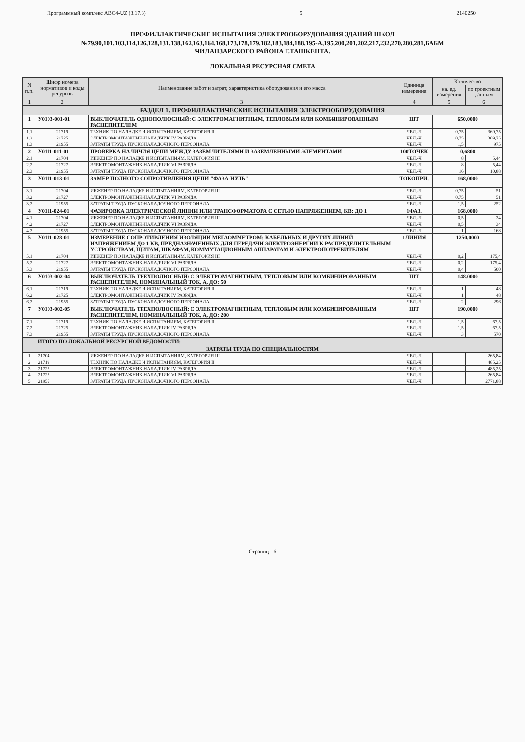Программный комплекс АВС4-UZ (3.17.3) 5 2140250
ПРОФИЛЛАКТИЧЕСКИЕ ИСПЫТАНИЯ ЭЛЕКТРООБОРУДОВАНИЯ ЗДАНИЙ ШКОЛ
№79,90,101,103,114,126,128,131,138,162,163,164,168,173,178,179,182,183,184,188,195-А,195,200,201,202,217,232,270,280,281,БАБМ
ЧИЛАНЗАРСКОГО РАЙОНА Г.ТАШКЕНТА.
ЛОКАЛЬНАЯ РЕСУРСНАЯ СМЕТА
| N п.п. | Шифр номера нормативов и коды ресурсов | Наименование работ и затрат, характеристика оборудования и его масса | Единица измерения | Количество | |
| --- | --- | --- | --- | --- | --- |
| | | | | на. ед. измерения | по проектным данным |
| 1 | 2 | 3 | 4 | 5 | 6 |
| РАЗДЕЛ 1. ПРОФИЛЛАКТИЧЕСКИЕ ИСПЫТАНИЯ ЭЛЕКТРООБОРУДОВАНИЯ | | | | | |
| 1 | У0103-001-01 | ВЫКЛЮЧАТЕЛЬ ОДНОПОЛЮСНЫЙ: С ЭЛЕКТРОМАГНИТНЫМ, ТЕПЛОВЫМ ИЛИ КОМБИНИРОВАННЫМ РАСЦЕПИТЕЛЕМ | ШТ | 650,0000 | |
| 1.1 | 21719 | ТЕХНИК ПО НАЛАДКЕ И ИСПЫТАНИЯМ, КАТЕГОРИЯ II | ЧЕЛ.-Ч | 0,75 | 369,75 |
| 1.2 | 21725 | ЭЛЕКТРОМОНТАЖНИК-НАЛАДЧИК IV РАЗРЯДА | ЧЕЛ.-Ч | 0,75 | 369,75 |
| 1.3 | 21955 | ЗАТРАТЫ ТРУДА ПУСКОНАЛАДОЧНОГО ПЕРСОНАЛА | ЧЕЛ.-Ч | 1,5 | 975 |
| 2 | У0111-011-01 | ПРОВЕРКА НАЛИЧИЯ ЦЕПИ МЕЖДУ ЗАЗЕМЛИТЕЛЯМИ И ЗАЗЕМЛЕННЫМИ ЭЛЕМЕНТАМИ | 100ТОЧЕК | 0,6800 | |
| 2.1 | 21704 | ИНЖЕНЕР ПО НАЛАДКЕ И ИСПЫТАНИЯМ, КАТЕГОРИЯ III | ЧЕЛ.-Ч | 8 | 5,44 |
| 2.2 | 21727 | ЭЛЕКТРОМОНТАЖНИК-НАЛАДЧИК VI РАЗРЯДА | ЧЕЛ.-Ч | 8 | 5,44 |
| 2.3 | 21955 | ЗАТРАТЫ ТРУДА ПУСКОНАЛАДОЧНОГО ПЕРСОНАЛА | ЧЕЛ.-Ч | 16 | 10,88 |
| 3 | У0111-013-01 | ЗАМЕР ПОЛНОГО СОПРОТИВЛЕНИЯ ЦЕПИ "ФАЗА-НУЛЬ" | ТОКОПРИ. | 168,0000 | |
| 3.1 | 21704 | ИНЖЕНЕР ПО НАЛАДКЕ И ИСПЫТАНИЯМ, КАТЕГОРИЯ III | ЧЕЛ.-Ч | 0,75 | 51 |
| 3.2 | 21727 | ЭЛЕКТРОМОНТАЖНИК-НАЛАДЧИК VI РАЗРЯДА | ЧЕЛ.-Ч | 0,75 | 51 |
| 3.3 | 21955 | ЗАТРАТЫ ТРУДА ПУСКОНАЛАДОЧНОГО ПЕРСОНАЛА | ЧЕЛ.-Ч | 1,5 | 252 |
| 4 | У0111-024-01 | ФАЗИРОВКА ЭЛЕКТРИЧЕСКОЙ ЛИНИИ ИЛИ ТРАНСФОРМАТОРА С СЕТЬЮ НАПРЯЖЕНИЕМ, КВ: ДО 1 | 1ФАЗ. | 168,0000 | |
| 4.1 | 21704 | ИНЖЕНЕР ПО НАЛАДКЕ И ИСПЫТАНИЯМ, КАТЕГОРИЯ III | ЧЕЛ.-Ч | 0,5 | 34 |
| 4.2 | 21727 | ЭЛЕКТРОМОНТАЖНИК-НАЛАДЧИК VI РАЗРЯДА | ЧЕЛ.-Ч | 0,5 | 34 |
| 4.3 | 21955 | ЗАТРАТЫ ТРУДА ПУСКОНАЛАДОЧНОГО ПЕРСОНАЛА | ЧЕЛ.-Ч | 1 | 168 |
| 5 | У0111-028-01 | ИЗМЕРЕНИЕ СОПРОТИВЛЕНИЯ ИЗОЛЯЦИИ МЕГАОММЕТРОМ: КАБЕЛЬНЫХ И ДРУГИХ ЛИНИЙ НАПРЯЖЕНИЕМ ДО 1 КВ, ПРЕДНАЗНАЧЕННЫХ ДЛЯ ПЕРЕДАЧИ ЭЛЕКТРОЭНЕРГИИ К РАСПРЕДЕЛИТЕЛЬНЫМ УСТРОЙСТВАМ, ЩИТАМ, ШКАФАМ, КОММУТАЦИОННЫМ АППАРАТАМ И ЭЛЕКТРОПОТРЕБИТЕЛЯМ | 1ЛИНИЯ | 1250,0000 | |
| 5.1 | 21704 | ИНЖЕНЕР ПО НАЛАДКЕ И ИСПЫТАНИЯМ, КАТЕГОРИЯ III | ЧЕЛ.-Ч | 0,2 | 175,4 |
| 5.2 | 21727 | ЭЛЕКТРОМОНТАЖНИК-НАЛАДЧИК VI РАЗРЯДА | ЧЕЛ.-Ч | 0,2 | 175,4 |
| 5.3 | 21955 | ЗАТРАТЫ ТРУДА ПУСКОНАЛАДОЧНОГО ПЕРСОНАЛА | ЧЕЛ.-Ч | 0,4 | 500 |
| 6 | У0103-002-04 | ВЫКЛЮЧАТЕЛЬ ТРЕХПОЛЮСНЫЙ: С ЭЛЕКТРОМАГНИТНЫМ, ТЕПЛОВЫМ ИЛИ КОМБИНИРОВАННЫМ РАСЦЕПИТЕЛЕМ, НОМИНАЛЬНЫЙ ТОК, А, ДО: 50 | ШТ | 148,0000 | |
| 6.1 | 21719 | ТЕХНИК ПО НАЛАДКЕ И ИСПЫТАНИЯМ, КАТЕГОРИЯ II | ЧЕЛ.-Ч | 1 | 48 |
| 6.2 | 21725 | ЭЛЕКТРОМОНТАЖНИК-НАЛАДЧИК IV РАЗРЯДА | ЧЕЛ.-Ч | 1 | 48 |
| 6.3 | 21955 | ЗАТРАТЫ ТРУДА ПУСКОНАЛАДОЧНОГО ПЕРСОНАЛА | ЧЕЛ.-Ч | 2 | 296 |
| 7 | У0103-002-05 | ВЫКЛЮЧАТЕЛЬ ТРЕХПОЛЮСНЫЙ: С ЭЛЕКТРОМАГНИТНЫМ, ТЕПЛОВЫМ ИЛИ КОМБИНИРОВАННЫМ РАСЦЕПИТЕЛЕМ, НОМИНАЛЬНЫЙ ТОК, А, ДО: 200 | ШТ | 190,0000 | |
| 7.1 | 21719 | ТЕХНИК ПО НАЛАДКЕ И ИСПЫТАНИЯМ, КАТЕГОРИЯ II | ЧЕЛ.-Ч | 1,5 | 67,5 |
| 7.2 | 21725 | ЭЛЕКТРОМОНТАЖНИК-НАЛАДЧИК IV РАЗРЯДА | ЧЕЛ.-Ч | 1,5 | 67,5 |
| 7.3 | 21955 | ЗАТРАТЫ ТРУДА ПУСКОНАЛАДОЧНОГО ПЕРСОНАЛА | ЧЕЛ.-Ч | 3 | 570 |
| ИТОГО ПО ЛОКАЛЬНОЙ РЕСУРСНОЙ ВЕДОМОСТИ: | | | | | |
| ЗАТРАТЫ ТРУДА ПО СПЕЦИАЛЬНОСТЯМ | | | | | |
| 1 | 21704 | ИНЖЕНЕР ПО НАЛАДКЕ И ИСПЫТАНИЯМ, КАТЕГОРИЯ III | ЧЕЛ.-Ч | | 265,84 |
| 2 | 21719 | ТЕХНИК ПО НАЛАДКЕ И ИСПЫТАНИЯМ, КАТЕГОРИЯ II | ЧЕЛ.-Ч | | 485,25 |
| 3 | 21725 | ЭЛЕКТРОМОНТАЖНИК-НАЛАДЧИК IV РАЗРЯДА | ЧЕЛ.-Ч | | 485,25 |
| 4 | 21727 | ЭЛЕКТРОМОНТАЖНИК-НАЛАДЧИК VI РАЗРЯДА | ЧЕЛ.-Ч | | 265,84 |
| 5 | 21955 | ЗАТРАТЫ ТРУДА ПУСКОНАЛАДОЧНОГО ПЕРСОНАЛА | ЧЕЛ.-Ч | | 2771,88 |
Страниц - 6